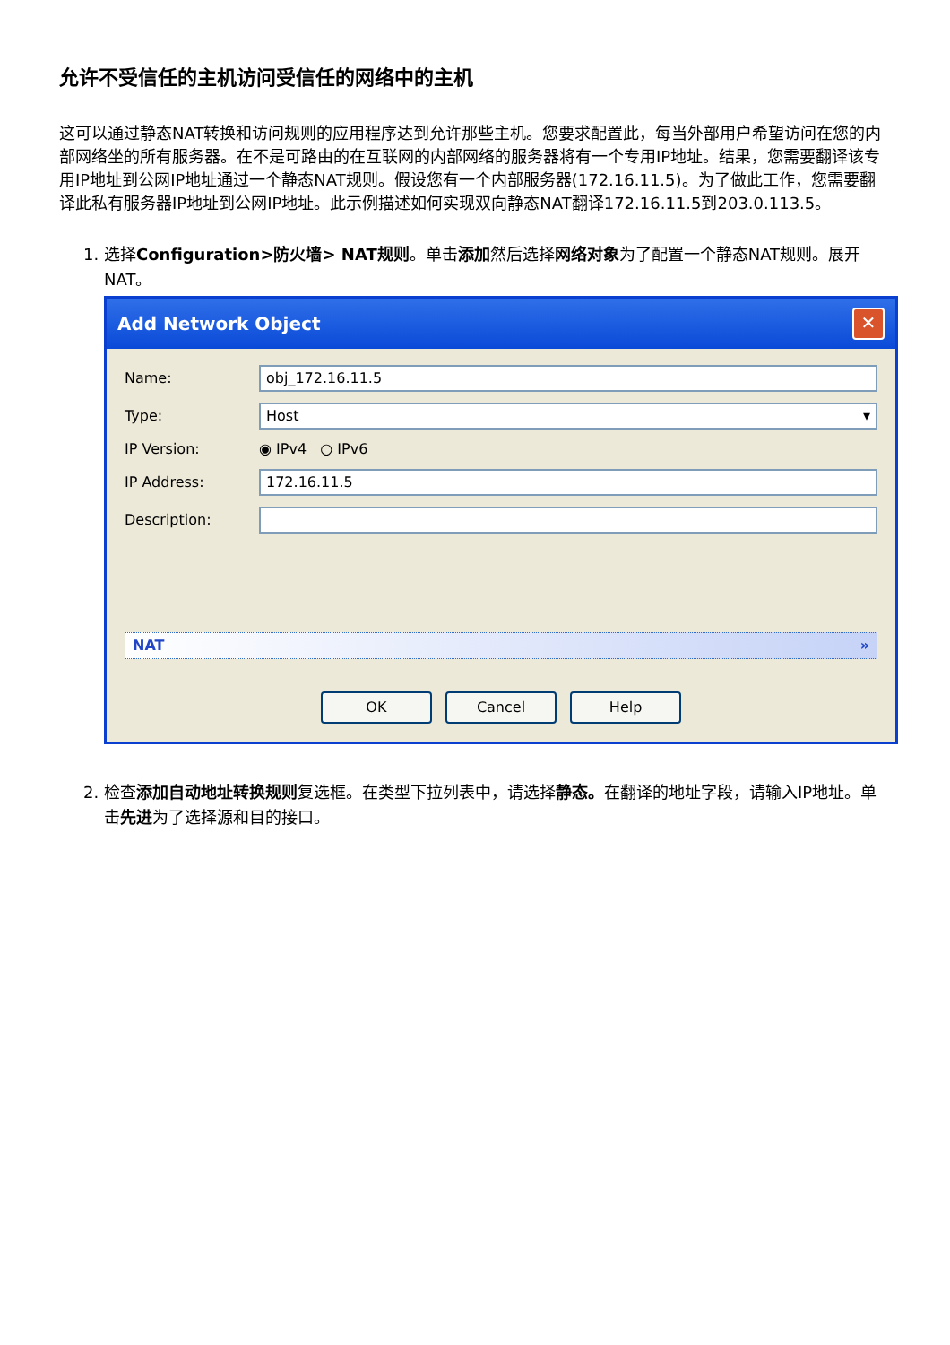允许不受信任的主机访问受信任的网络中的主机
这可以通过静态NAT转换和访问规则的应用程序达到允许那些主机。您要求配置此，每当外部用户希望访问在您的内部网络坐的所有服务器。在不是可路由的在互联网的内部网络的服务器将有一个专用IP地址。结果，您需要翻译该专用IP地址到公网IP地址通过一个静态NAT规则。假设您有一个内部服务器(172.16.11.5)。为了做此工作，您需要翻译此私有服务器IP地址到公网IP地址。此示例描述如何实现双向静态NAT翻译172.16.11.5到203.0.113.5。
1. 选择Configuration>防火墙> NAT规则。单击添加然后选择网络对象为了配置一个静态NAT规则。展开NAT。
Add Network Object ✕
Name:
obj_172.16.11.5
Type:
Host ▾
IP Version: ◉ IPv4 ○ IPv6
IP Address:
172.16.11.5
Description:
NAT »
OK Cancel Help
2. 检查添加自动地址转换规则复选框。在类型下拉列表中，请选择静态。在翻译的地址字段，请输入IP地址。单击先进为了选择源和目的接口。